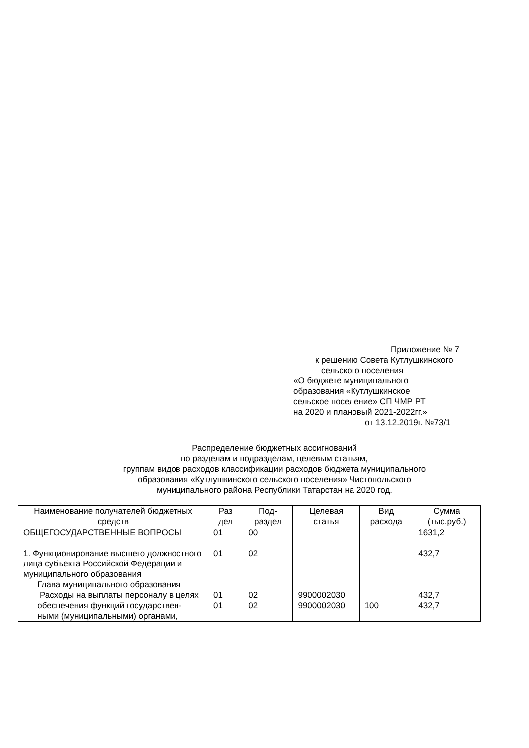Приложение № 7
к решению Совета Кутлушкинского
сельского поселения
«О бюджете муниципального
образования «Кутлушкинское
сельское поселение» СП ЧМР РТ
на 2020 и плановый 2021-2022гг.»
от 13.12.2019г. №73/1
Распределение бюджетных ассигнований
по разделам и подразделам, целевым статьям,
группам видов расходов классификации расходов бюджета муниципального
образования «Кутлушкинского сельского поселения» Чистопольского
муниципального района Республики Татарстан на 2020 год.
| Наименование получателей бюджетных средств | Раз дел | Под-раздел | Целевая статья | Вид расхода | Сумма (тыс.руб.) |
| --- | --- | --- | --- | --- | --- |
| ОБЩЕГОСУДАРСТВЕННЫЕ ВОПРОСЫ 1. Функционирование высшего должностного лица субъекта Российской Федерации и муниципального образования Глава муниципального образования Расходы на выплаты персоналу в целях обеспечения функций государствен- ными (муниципальными) органами, | 01 01 01 01 | 00 02 02 02 | 9900002030 9900002030 | 100 | 1631,2 432,7 432,7 432,7 |